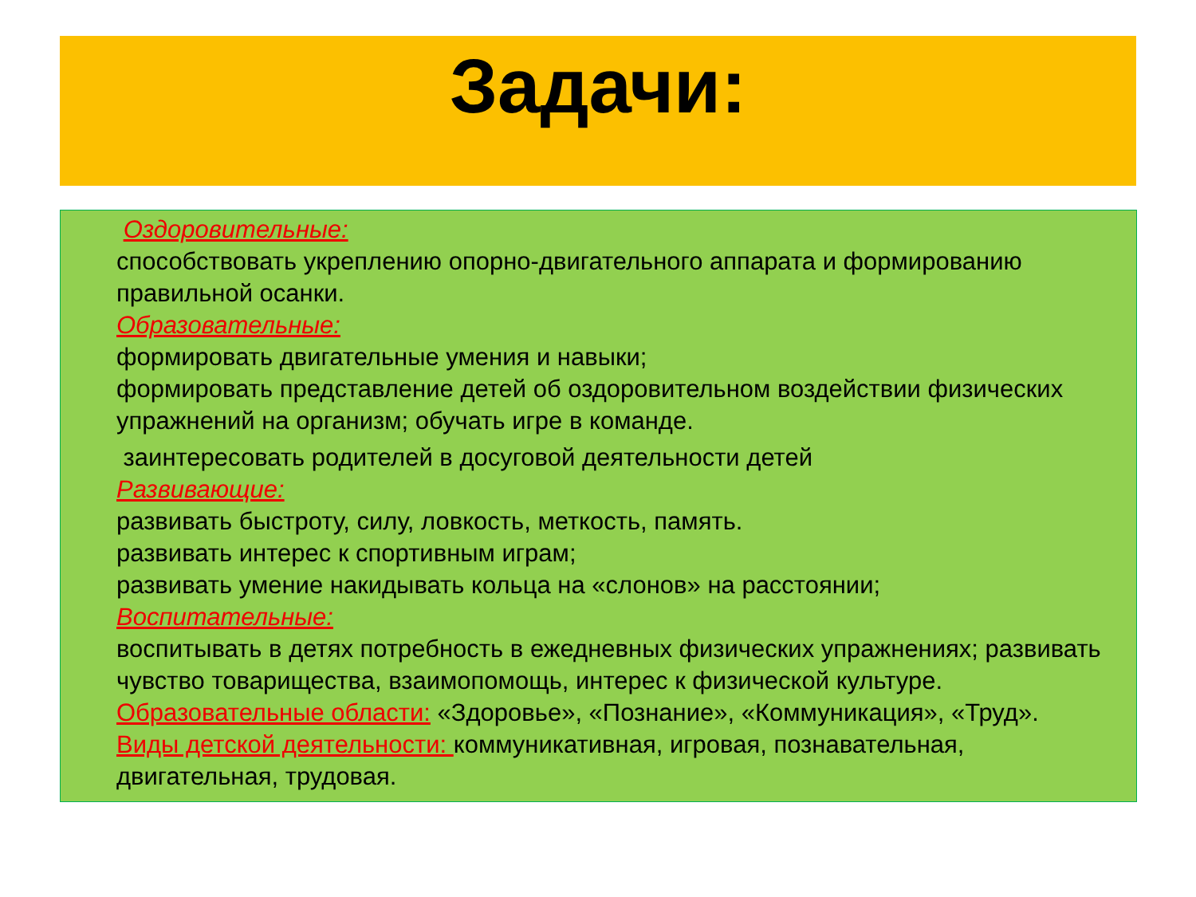Задачи:
Оздоровительные:
способствовать укреплению опорно-двигательного аппарата и формированию правильной осанки.
Образовательные:
формировать двигательные умения и навыки;
формировать представление детей об оздоровительном воздействии физических упражнений на организм; обучать игре в команде.
заинтересовать родителей в досуговой деятельности детей
Развивающие:
развивать быстроту, силу, ловкость, меткость, память.
развивать интерес к спортивным играм;
развивать умение накидывать кольца на «слонов» на расстоянии;
Воспитательные:
воспитывать в детях потребность в ежедневных физических упражнениях; развивать чувство товарищества, взаимопомощь, интерес к физической культуре.
Образовательные области: «Здоровье», «Познание», «Коммуникация», «Труд».
Виды детской деятельности: коммуникативная, игровая, познавательная, двигательная, трудовая.